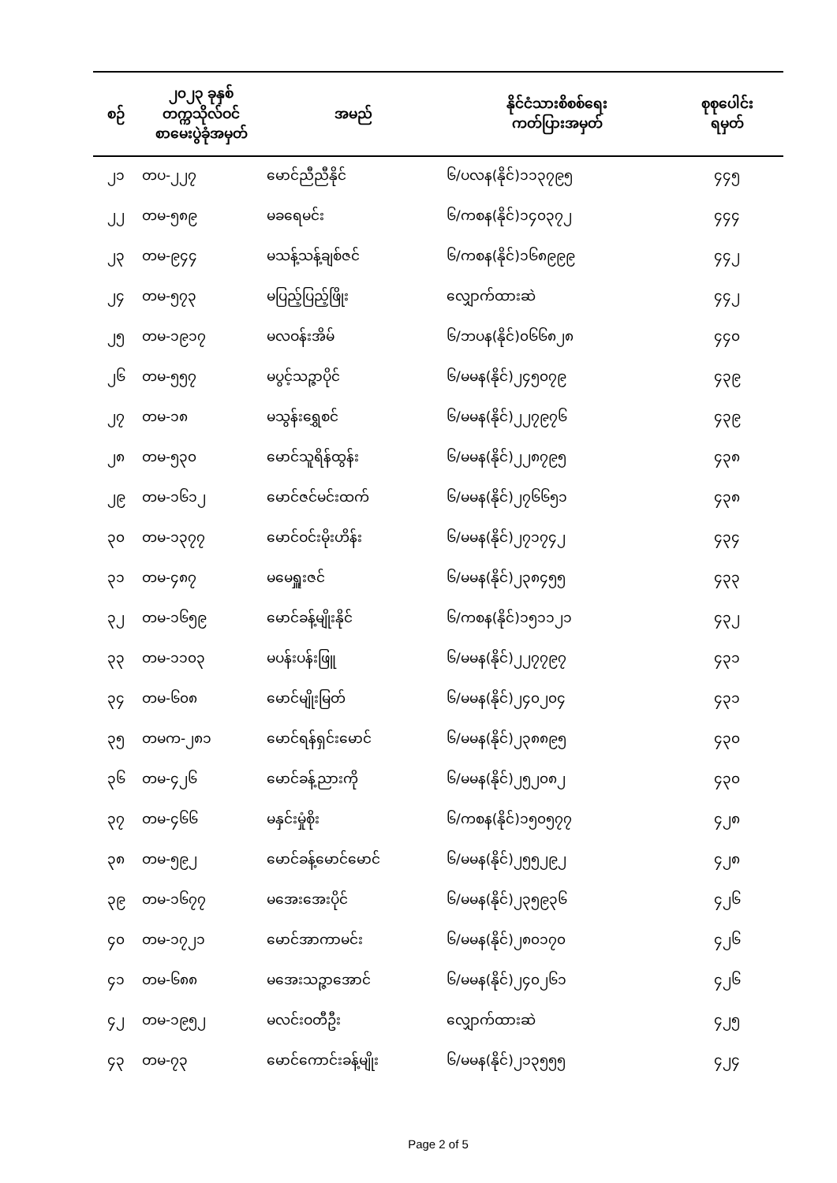| စဉ် | ၂၀၂၃ ခုနှစ် တက္ကသိုလ်ဝင် စာမေးပွဲခုံအမှတ် | အမည် | နိုင်ငံသားစိစစ်ရေး ကတ်ပြားအမှတ် | စုစုပေါင်း ရမှတ် |
| --- | --- | --- | --- | --- |
| ၂၁ | တပ-၂၂၇ | မောင်ညီညီနိုင် | ၆/ပလန(နိုင်)၁၁၃၇၉၅ | ၄၄၅ |
| ၂၂ | တမ-၅၈၉ | မခရေမင်း | ၆/ကစန(နိုင်)၁၄၀၃၇၂ | ၄၄၄ |
| ၂၃ | တမ-၉၄၄ | မသန့်သန့်ချစ်ဇင် | ၆/ကစန(နိုင်)၁၆၈၉၉၉ | ၄၄၂ |
| ၂၄ | တမ-၅၇၃ | မပြည့်ပြည့်ဖြိုး | လျှောက်ထားဆဲ | ၄၄၂ |
| ၂၅ | တမ-၁၉၁၇ | မလဝန်းအိမ် | ၆/ဘပန(နိုင်)၀၆၆၈၂၈ | ၄၄၀ |
| ၂၆ | တမ-၅၅၇ | မပွင့်သဉ္ဇာပိုင် | ၆/မမန(နိုင်)၂၄၅၀၇၉ | ၄၃၉ |
| ၂၇ | တမ-၁၈ | မသွန်းရွှေစင် | ၆/မမန(နိုင်)၂၂၇၉၇၆ | ၄၃၉ |
| ၂၈ | တမ-၅၃၀ | မောင်သူရိန်ထွန်း | ၆/မမန(နိုင်)၂၂၈၇၉၅ | ၄၃၈ |
| ၂၉ | တမ-၁၆၁၂ | မောင်ဇင်မင်းထက် | ၆/မမန(နိုင်)၂၇၆၆၅၁ | ၄၃၈ |
| ၃၀ | တမ-၁၃၇၇ | မောင်ဝင်းမိုးဟိန်း | ၆/မမန(နိုင်)၂၇၁၇၄၂ | ၄၃၄ |
| ၃၁ | တမ-၄၈၇ | မမေရှူးဇင် | ၆/မမန(နိုင်)၂၃၈၄၅၅ | ၄၃၃ |
| ၃၂ | တမ-၁၆၅၉ | မောင်ခန့်မျိုးနိုင် | ၆/ကစန(နိုင်)၁၅၁၁၂၁ | ၄၃၂ |
| ၃၃ | တမ-၁၁၀၃ | မပန်းပန်းဖြူ | ၆/မမန(နိုင်)၂၂၇၇၉၇ | ၄၃၁ |
| ၃၄ | တမ-၆၀၈ | မောင်မျိုးမြတ် | ၆/မမန(နိုင်)၂၄၀၂၀၄ | ၄၃၁ |
| ၃၅ | တမက-၂၈၁ | မောင်ရန်ရှင်းမောင် | ၆/မမန(နိုင်)၂၃၈၈၉၅ | ၄၃၀ |
| ၃၆ | တမ-၄၂၆ | မောင်ခန့်ညားကို | ၆/မမန(နိုင်)၂၅၂၀၈၂ | ၄၃၀ |
| ၃၇ | တမ-၄၆၆ | မနှင်းမှုံစိုး | ၆/ကစန(နိုင်)၁၅၀၅၇၇ | ၄၂၈ |
| ၃၈ | တမ-၅၉၂ | မောင်ခန့်မောင်မောင် | ၆/မမန(နိုင်)၂၅၅၂၉၂ | ၄၂၈ |
| ၃၉ | တမ-၁၆၇၇ | မအေးအေးပိုင် | ၆/မမန(နိုင်)၂၃၅၉၃၆ | ၄၂၆ |
| ၄၀ | တမ-၁၇၂၁ | မောင်အာကာမင်း | ၆/မမန(နိုင်)၂၈၀၁၇၀ | ၄၂၆ |
| ၄၁ | တမ-၆၈၈ | မအေးသဉ္ဇာအောင် | ၆/မမန(နိုင်)၂၄၀၂၆၁ | ၄၂၆ |
| ၄၂ | တမ-၁၉၅၂ | မလင်းဝတီဦး | လျှောက်ထားဆဲ | ၄၂၅ |
| ၄၃ | တမ-၇၃ | မောင်ကောင်းခန့်မျိုး | ၆/မမန(နိုင်)၂၁၃၅၅၅ | ၄၂၄ |
Page 2 of 5